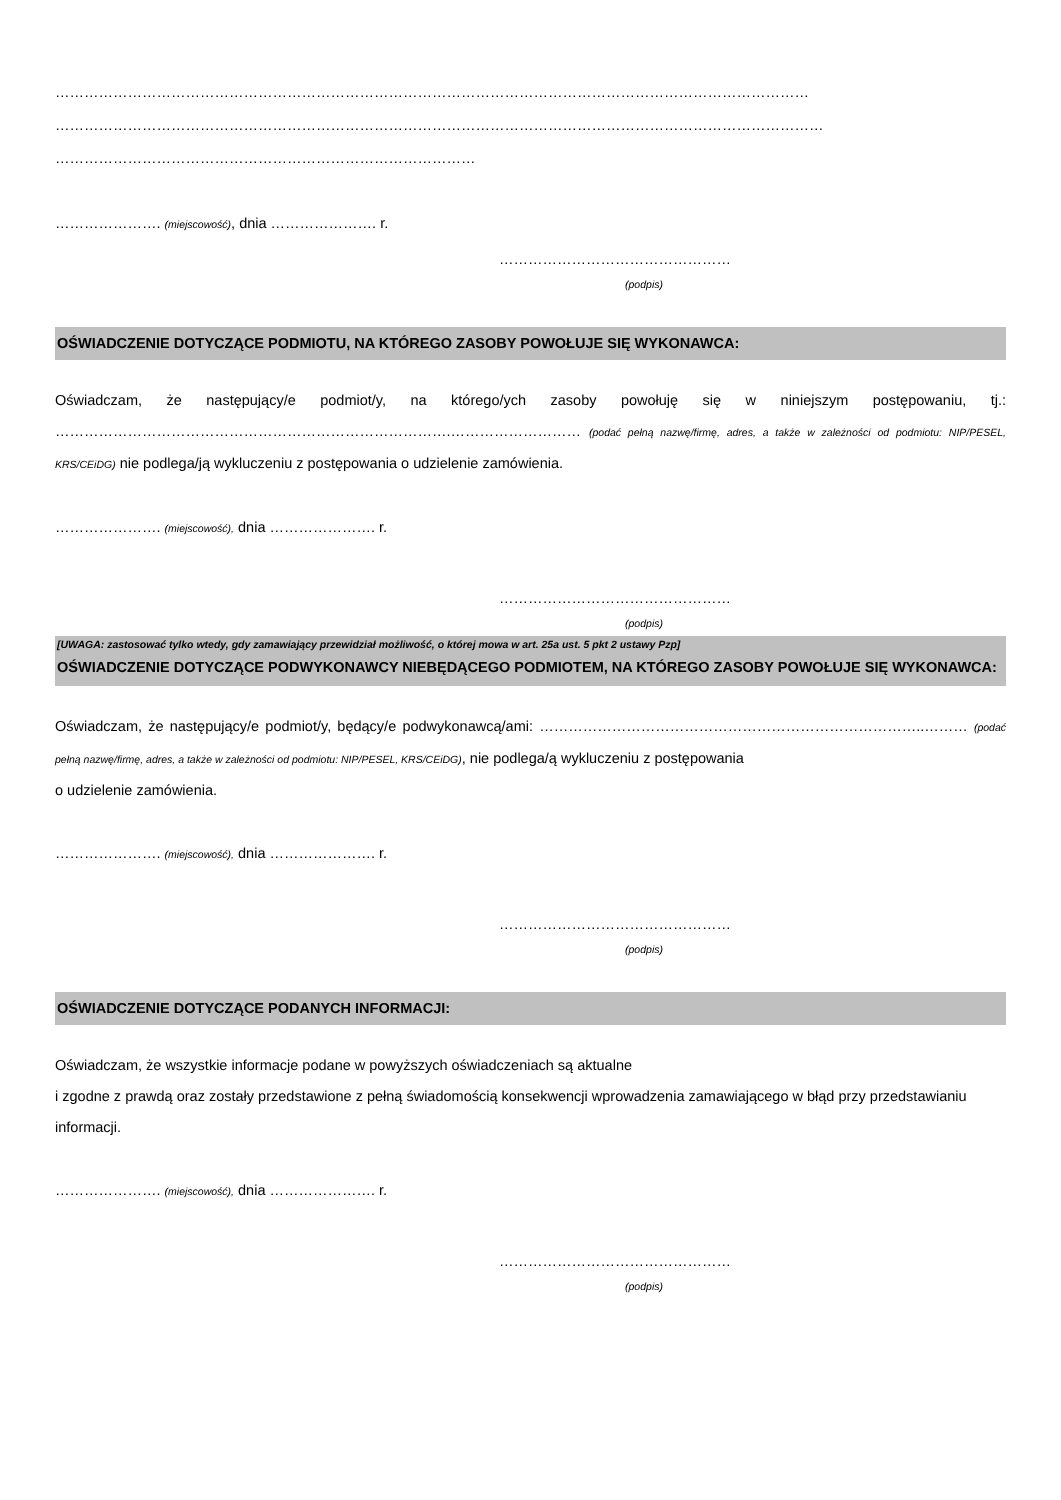…………………………………………………………………………………………………………………………………………
……………………………………………………………………………………………………………………………………………
……………………………………………………………………………
…………………. (miejscowość), dnia …………………. r.
…………………………………………
(podpis)
OŚWIADCZENIE DOTYCZĄCE PODMIOTU, NA KTÓREGO ZASOBY POWOŁUJE SIĘ WYKONAWCA:
Oświadczam, że następujący/e podmiot/y, na którego/ych zasoby powołuję się w niniejszym postępowaniu, tj.: ……………………………………………………………………….……………………… (podać pełną nazwę/firmę, adres, a także w zależności od podmiotu: NIP/PESEL, KRS/CEiDG) nie podlega/ją wykluczeniu z postępowania o udzielenie zamówienia.
…………………. (miejscowość), dnia …………………. r.
…………………………………………
(podpis)
[UWAGA: zastosować tylko wtedy, gdy zamawiający przewidział możliwość, o której mowa w art. 25a ust. 5 pkt 2 ustawy Pzp]
OŚWIADCZENIE DOTYCZĄCE PODWYKONAWCY NIEBĘDĄCEGO PODMIOTEM, NA KTÓREGO ZASOBY POWOŁUJE SIĘ WYKONAWCA:
Oświadczam, że następujący/e podmiot/y, będący/e podwykonawcą/ami: ……………………………………………………………………..……… (podać pełną nazwę/firmę, adres, a także w zależności od podmiotu: NIP/PESEL, KRS/CEiDG), nie podlega/ą wykluczeniu z postępowania
o udzielenie zamówienia.
…………………. (miejscowość), dnia …………………. r.
…………………………………………
(podpis)
OŚWIADCZENIE DOTYCZĄCE PODANYCH INFORMACJI:
Oświadczam, że wszystkie informacje podane w powyższych oświadczeniach są aktualne
i zgodne z prawdą oraz zostały przedstawione z pełną świadomością konsekwencji wprowadzenia zamawiającego w błąd przy przedstawianiu informacji.
…………………. (miejscowość), dnia …………………. r.
…………………………………………
(podpis)